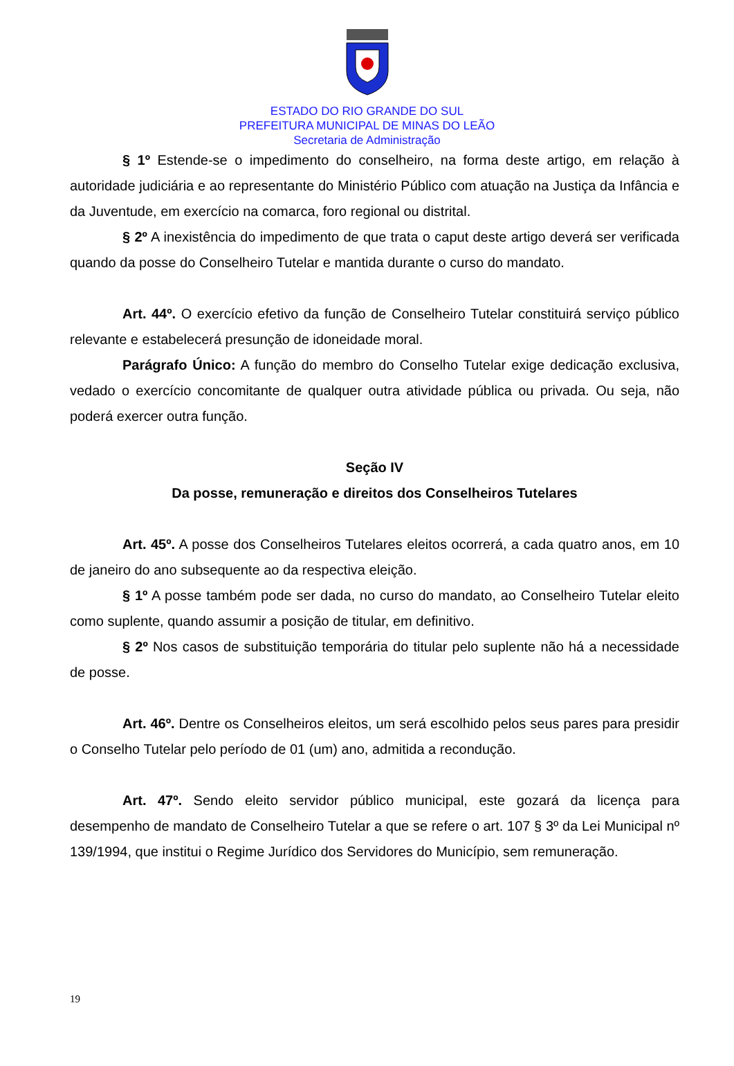ESTADO DO RIO GRANDE DO SUL
PREFEITURA MUNICIPAL DE MINAS DO LEÃO
Secretaria de Administração
§ 1º Estende-se o impedimento do conselheiro, na forma deste artigo, em relação à autoridade judiciária e ao representante do Ministério Público com atuação na Justiça da Infância e da Juventude, em exercício na comarca, foro regional ou distrital.
§ 2º A inexistência do impedimento de que trata o caput deste artigo deverá ser verificada quando da posse do Conselheiro Tutelar e mantida durante o curso do mandato.
Art. 44º. O exercício efetivo da função de Conselheiro Tutelar constituirá serviço público relevante e estabelecerá presunção de idoneidade moral.
Parágrafo Único: A função do membro do Conselho Tutelar exige dedicação exclusiva, vedado o exercício concomitante de qualquer outra atividade pública ou privada. Ou seja, não poderá exercer outra função.
Seção IV
Da posse, remuneração e direitos dos Conselheiros Tutelares
Art. 45º. A posse dos Conselheiros Tutelares eleitos ocorrerá, a cada quatro anos, em 10 de janeiro do ano subsequente ao da respectiva eleição.
§ 1º A posse também pode ser dada, no curso do mandato, ao Conselheiro Tutelar eleito como suplente, quando assumir a posição de titular, em definitivo.
§ 2º Nos casos de substituição temporária do titular pelo suplente não há a necessidade de posse.
Art. 46º. Dentre os Conselheiros eleitos, um será escolhido pelos seus pares para presidir o Conselho Tutelar pelo período de 01 (um) ano, admitida a recondução.
Art. 47º. Sendo eleito servidor público municipal, este gozará da licença para desempenho de mandato de Conselheiro Tutelar a que se refere o art. 107 § 3º da Lei Municipal nº 139/1994, que institui o Regime Jurídico dos Servidores do Município, sem remuneração.
19